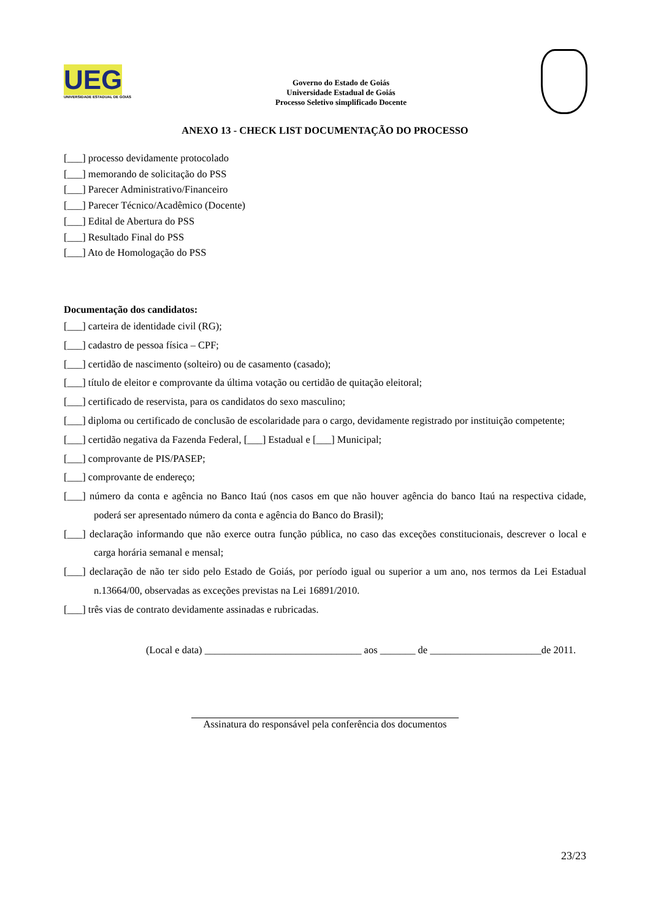UEG
UNIVERSIDADE ESTADUAL DE GOIÁS
Governo do Estado de Goiás
Universidade Estadual de Goiás
Processo Seletivo simplificado Docente
ANEXO 13 - CHECK LIST DOCUMENTAÇÃO DO PROCESSO
[___] processo devidamente protocolado
[___] memorando de solicitação do PSS
[___] Parecer Administrativo/Financeiro
[___] Parecer Técnico/Acadêmico (Docente)
[___] Edital de Abertura do PSS
[___] Resultado Final do PSS
[___] Ato de Homologação do PSS
Documentação dos candidatos:
[___] carteira de identidade civil (RG);
[___] cadastro de pessoa física – CPF;
[___] certidão de nascimento (solteiro) ou de casamento (casado);
[___] título de eleitor e comprovante da última votação ou certidão de quitação eleitoral;
[___] certificado de reservista, para os candidatos do sexo masculino;
[___] diploma ou certificado de conclusão de escolaridade para o cargo, devidamente registrado por instituição competente;
[___] certidão negativa da Fazenda Federal, [___] Estadual e [___] Municipal;
[___] comprovante de PIS/PASEP;
[___] comprovante de endereço;
[___] número da conta e agência no Banco Itaú (nos casos em que não houver agência do banco Itaú na respectiva cidade, poderá ser apresentado número da conta e agência do Banco do Brasil);
[___] declaração informando que não exerce outra função pública, no caso das exceções constitucionais, descrever o local e carga horária semanal e mensal;
[___] declaração de não ter sido pelo Estado de Goiás, por período igual ou superior a um ano, nos termos da Lei Estadual n.13664/00, observadas as exceções previstas na Lei 16891/2010.
[___] três vias de contrato devidamente assinadas e rubricadas.
(Local e data) _______________________________ aos _______ de ______________________de 2011.
Assinatura do responsável pela conferência dos documentos
23/23